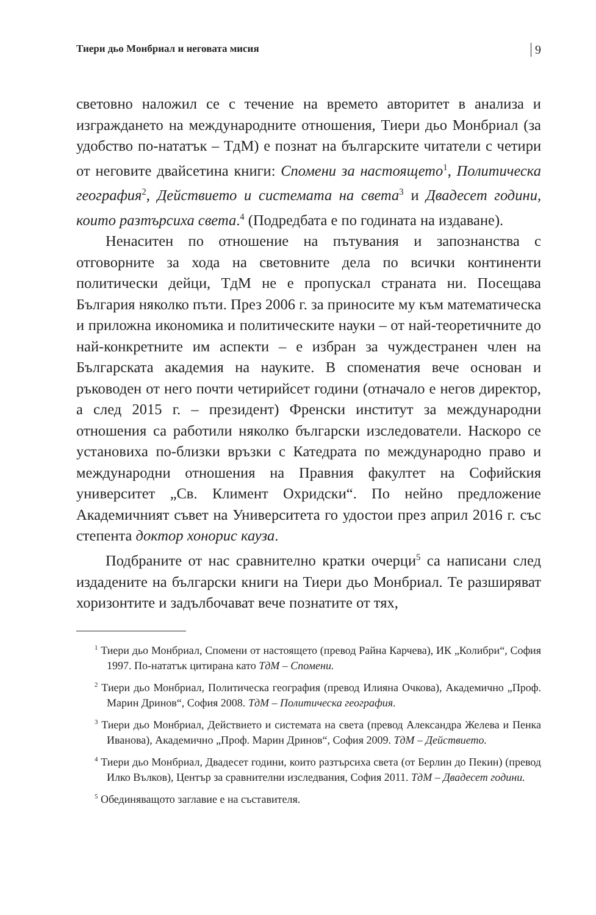Тиери дьо Монбриал и неговата мисия 9
световно наложил се с течение на времето авторитет в анализа и изграждането на международните отношения, Тиери дьо Монбриал (за удобство по-нататък – ТдМ) е познат на българските читатели с четири от неговите двайсетина книги: Спомени за настоящето<sup>1</sup>, Политическа география<sup>2</sup>, Действието и системата на света<sup>3</sup> и Двадесет години, които разтърсиха света.<sup>4</sup> (Подредбата е по годината на издаване).
Ненаситен по отношение на пътувания и запознанства с отговорните за хода на световните дела по всички континенти политически дейци, ТдМ не е пропускал страната ни. Посещава България няколко пъти. През 2006 г. за приносите му към математическа и приложна икономика и политическите науки – от най-теоретичните до най-конкретните им аспекти – е избран за чуждестранен член на Българската академия на науките. В споменатия вече основан и ръководен от него почти четирийсет години (отначало е негов директор, а след 2015 г. – президент) Френски институт за международни отношения са работили няколко български изследователи. Наскоро се установиха по-близки връзки с Катедрата по международно право и международни отношения на Правния факултет на Софийския университет „Св. Климент Охридски“. По нейно предложение Академичният съвет на Университета го удостои през април 2016 г. със степента доктор хонорис кауза.
Подбраните от нас сравнително кратки очерци<sup>5</sup> са написани след издадените на български книги на Тиери дьо Монбриал. Те разширяват хоризонтите и задълбочават вече познатите от тях,
<sup>1</sup> Тиери дьо Монбриал, Спомени от настоящето (превод Райна Карчева), ИК „Колибри“, София 1997. По-нататък цитирана като ТдМ – Спомени.
<sup>2</sup> Тиери дьо Монбриал, Политическа география (превод Илияна Очкова), Академично „Проф. Марин Дринов“, София 2008. ТдМ – Политическа география.
<sup>3</sup> Тиери дьо Монбриал, Действието и системата на света (превод Александра Желева и Пенка Иванова), Академично „Проф. Марин Дринов“, София 2009. ТдМ – Действието.
<sup>4</sup> Тиери дьо Монбриал, Двадесет години, които разтърсиха света (от Берлин до Пекин) (превод Илко Вълков), Център за сравнителни изследвания, София 2011. ТдМ – Двадесет години.
<sup>5</sup> Обединяващото заглавие е на съставителя.